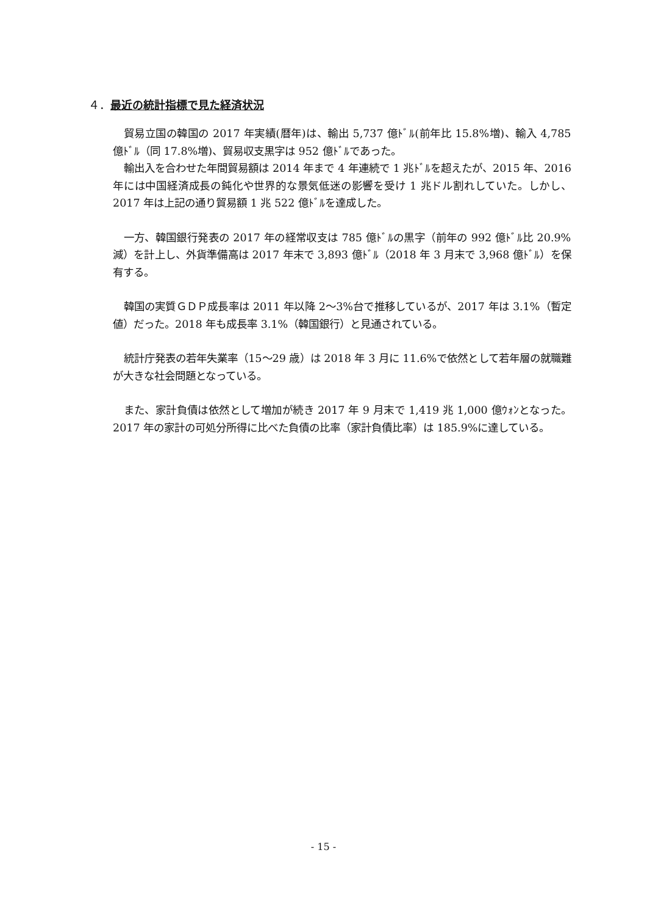４．最近の統計指標で見た経済状況
貿易立国の韓国の 2017 年実績(暦年)は、輸出 5,737 億ﾄﾞﾙ(前年比 15.8%増)、輸入 4,785 億ﾄﾞﾙ（同 17.8%増)、貿易収支黒字は 952 億ﾄﾞﾙであった。
輸出入を合わせた年間貿易額は 2014 年まで 4 年連続で 1 兆ﾄﾞﾙを超えたが、2015 年、2016 年には中国経済成長の鈍化や世界的な景気低迷の影響を受け 1 兆ドル割れしていた。しかし、2017 年は上記の通り貿易額 1 兆 522 億ﾄﾞﾙを達成した。
一方、韓国銀行発表の 2017 年の経常収支は 785 億ﾄﾞﾙの黒字（前年の 992 億ﾄﾞﾙ比 20.9%減）を計上し、外貨準備高は 2017 年末で 3,893 億ﾄﾞﾙ（2018 年 3 月末で 3,968 億ﾄﾞﾙ）を保有する。
韓国の実質ＧＤＰ成長率は 2011 年以降 2～3%台で推移しているが、2017 年は 3.1%（暫定値）だった。2018 年も成長率 3.1%（韓国銀行）と見通されている。
統計庁発表の若年失業率（15～29 歳）は 2018 年 3 月に 11.6%で依然として若年層の就職難が大きな社会問題となっている。
また、家計負債は依然として増加が続き 2017 年 9 月末で 1,419 兆 1,000 億ｳｫﾝとなった。2017 年の家計の可処分所得に比べた負債の比率（家計負債比率）は 185.9%に達している。
- 15 -